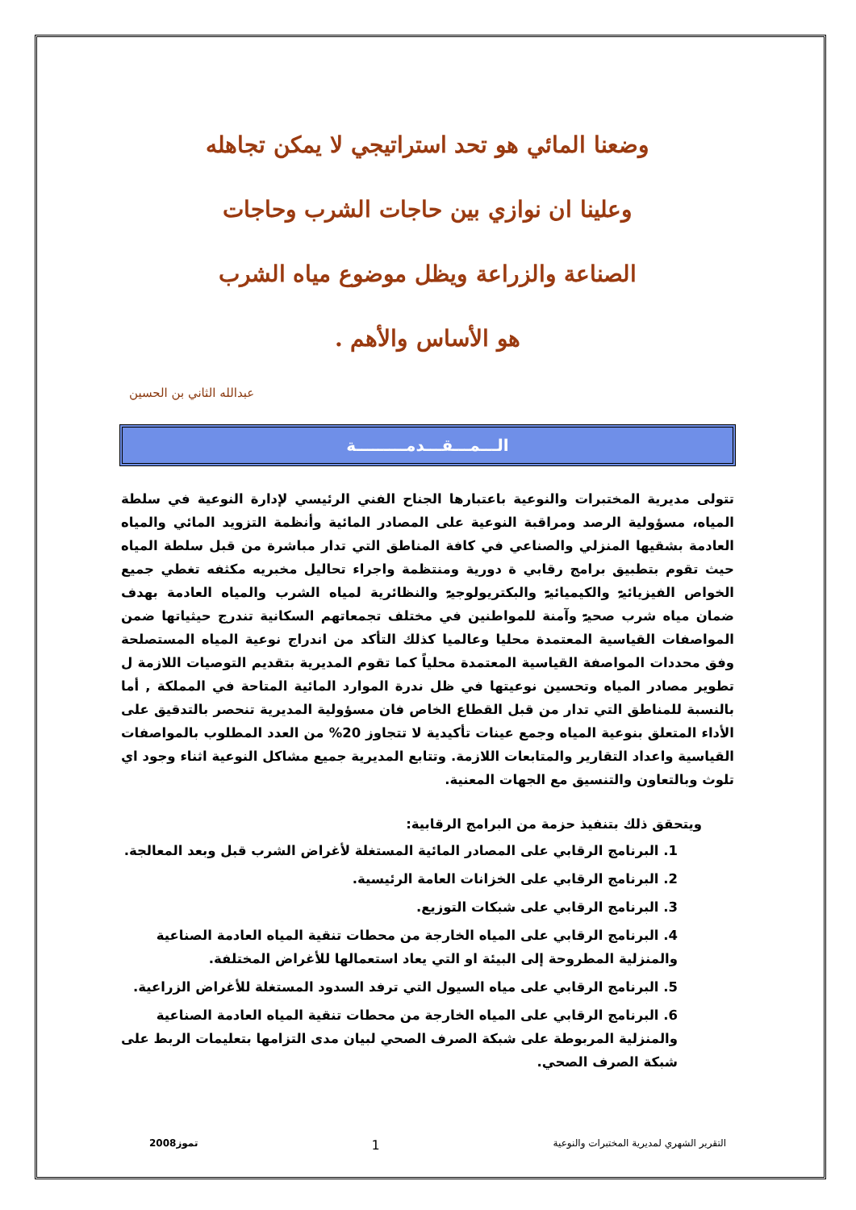وضعنا المائي هو تحد استراتيجي لا يمكن تجاهله
وعلينا ان نوازي بين حاجات الشرب وحاجات
الصناعة والزراعة ويظل موضوع مياه الشرب
هو الأساس والأهم .
عبدالله الثاني بن الحسين
الـــمـــقـــدمـــــــــة
تتولى مديرية المختبرات والنوعية باعتبارها الجناح الفني الرئيسي لإدارة النوعية في سلطة المياه، مسؤولية الرصد ومراقبة النوعية على المصادر المائية وأنظمة التزويد المائي والمياه العادمة بشقيها المنزلي والصناعي في كافة المناطق التي تدار مباشرة من قبل سلطة المياه حيث تقوم بتطبيق برامج رقابي ة دورية ومنتظمة واجراء تحاليل مخبريه مكثفه تغطي جميع الخواص الفيزيائيۃ والكيميائيۃ والبكتريولوجيۃ والنظائرية لمياه الشرب والمياه العادمة بهدف ضمان مياه شرب صحيۃ وآمنة للمواطنين في مختلف تجمعاتهم السكانية تندرج حيثياتها ضمن المواصفات القياسية المعتمدة محليا وعالميا كذلك التأكد من اندراج نوعية المياه المستصلحة وفق محددات المواصفة القياسية المعتمدة محلياً كما تقوم المديرية بتقديم التوصيات اللازمة ل تطوير مصادر المياه وتحسين نوعيتها في ظل ندرة الموارد المائية المتاحة في المملكة , أما بالنسبة للمناطق التي تدار من قبل القطاع الخاص فان مسؤولية المديرية تنحصر بالتدقيق على الأداء المتعلق بنوعية المياه وجمع عينات تأكيدية لا تتجاوز 20% من العدد المطلوب بالمواصفات القياسية واعداد التقارير والمتابعات اللازمة. وتتابع المديرية جميع مشاكل النوعية اثناء وجود اي تلوث وبالتعاون والتنسيق مع الجهات المعنية.
ويتحقق ذلك بتنفيذ حزمة من البرامج الرقابية:
1. البرنامج الرقابي على المصادر المائية المستغلة لأغراض الشرب قبل وبعد المعالجة.
2. البرنامج الرقابي على الخزانات العامة الرئيسية.
3. البرنامج الرقابي على شبكات التوزيع.
4. البرنامج الرقابي على المياه الخارجة من محطات تنقية المياه العادمة الصناعية والمنزلية المطروحة إلى البيئة او التي يعاد استعمالها للأغراض المختلفة.
5. البرنامج الرقابي على مياه السيول التي ترفد السدود المستغلة للأغراض الزراعية.
6. البرنامج الرقابي على المياه الخارجة من محطات تنقية المياه العادمة الصناعية والمنزلية المربوطة على شبكة الصرف الصحي لبيان مدى التزامها بتعليمات الربط على شبكة الصرف الصحي.
التقرير الشهري لمديرية المختبرات والنوعية 1 تموز2008